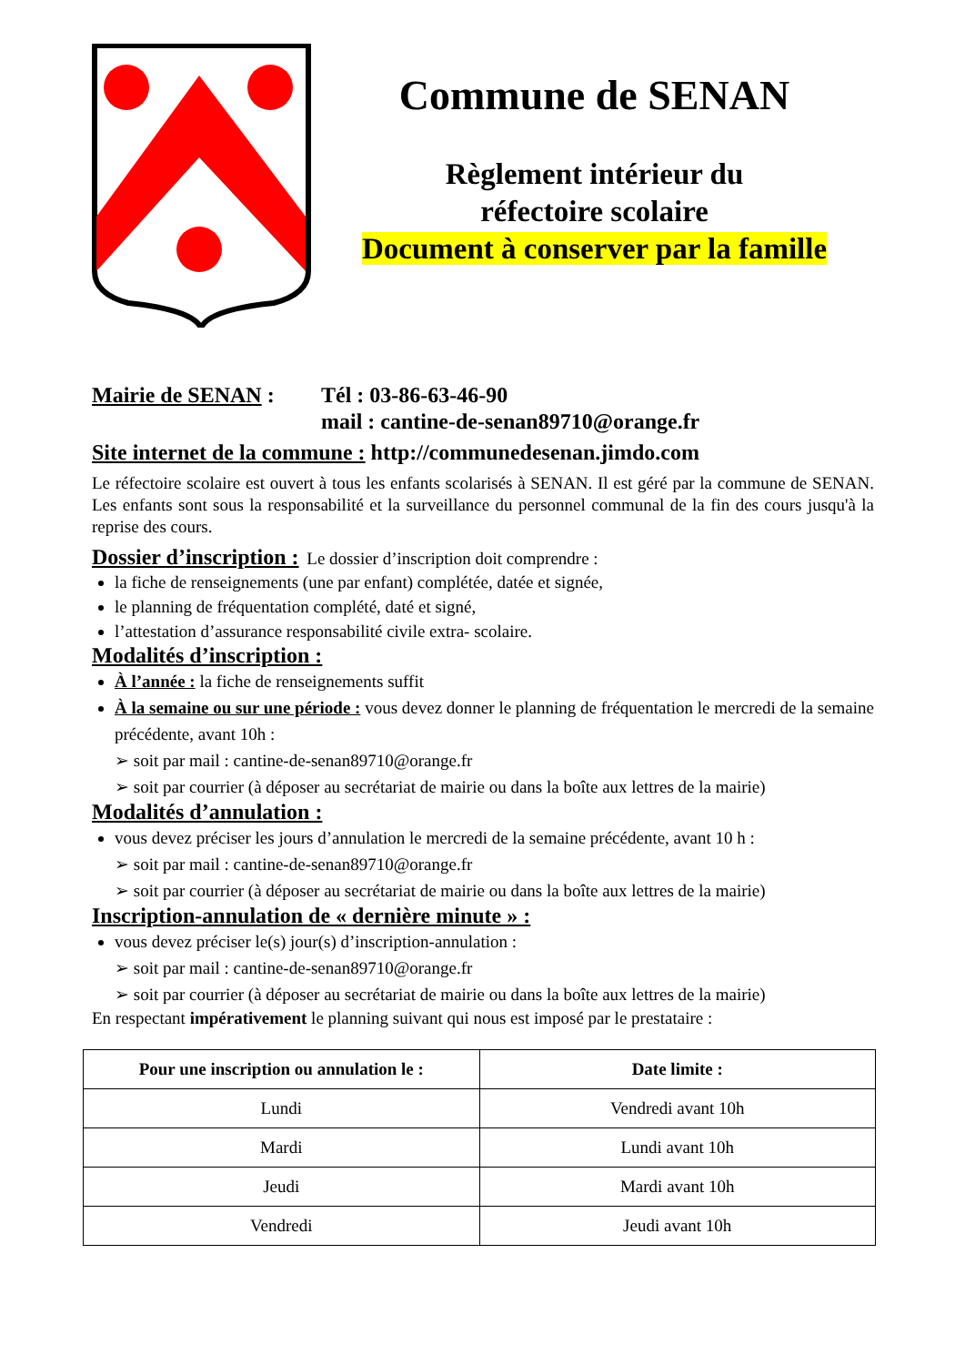Commune de SENAN
Règlement intérieur du
réfectoire scolaire
Document à conserver par la famille
Mairie de SENAN : Tél : 03-86-63-46-90
mail : cantine-de-senan89710@orange.fr
Site internet de la commune : http://communedesenan.jimdo.com
Le réfectoire scolaire est ouvert à tous les enfants scolarisés à SENAN. Il est géré par la commune de SENAN. Les enfants sont sous la responsabilité et la surveillance du personnel communal de la fin des cours jusqu'à la reprise des cours.
Dossier d’inscription : Le dossier d’inscription doit comprendre :
la fiche de renseignements (une par enfant) complétée, datée et signée,
le planning de fréquentation complété, daté et signé,
l’attestation d’assurance responsabilité civile extra- scolaire.
Modalités d’inscription :
À l’année : la fiche de renseignements suffit
À la semaine ou sur une période : vous devez donner le planning de fréquentation le mercredi de la semaine précédente, avant 10h :
➢ soit par mail : cantine-de-senan89710@orange.fr
➢ soit par courrier (à déposer au secrétariat de mairie ou dans la boîte aux lettres de la mairie)
Modalités d’annulation :
vous devez préciser les jours d’annulation le mercredi de la semaine précédente, avant 10 h :
➢ soit par mail : cantine-de-senan89710@orange.fr
➢ soit par courrier (à déposer au secrétariat de mairie ou dans la boîte aux lettres de la mairie)
Inscription-annulation de « dernière minute » :
vous devez préciser le(s) jour(s) d’inscription-annulation :
➢ soit par mail : cantine-de-senan89710@orange.fr
➢ soit par courrier (à déposer au secrétariat de mairie ou dans la boîte aux lettres de la mairie)
En respectant impérativement le planning suivant qui nous est imposé par le prestataire :
| Pour une inscription ou annulation le : | Date limite : |
| --- | --- |
| Lundi | Vendredi avant 10h |
| Mardi | Lundi avant 10h |
| Jeudi | Mardi avant 10h |
| Vendredi | Jeudi avant 10h |